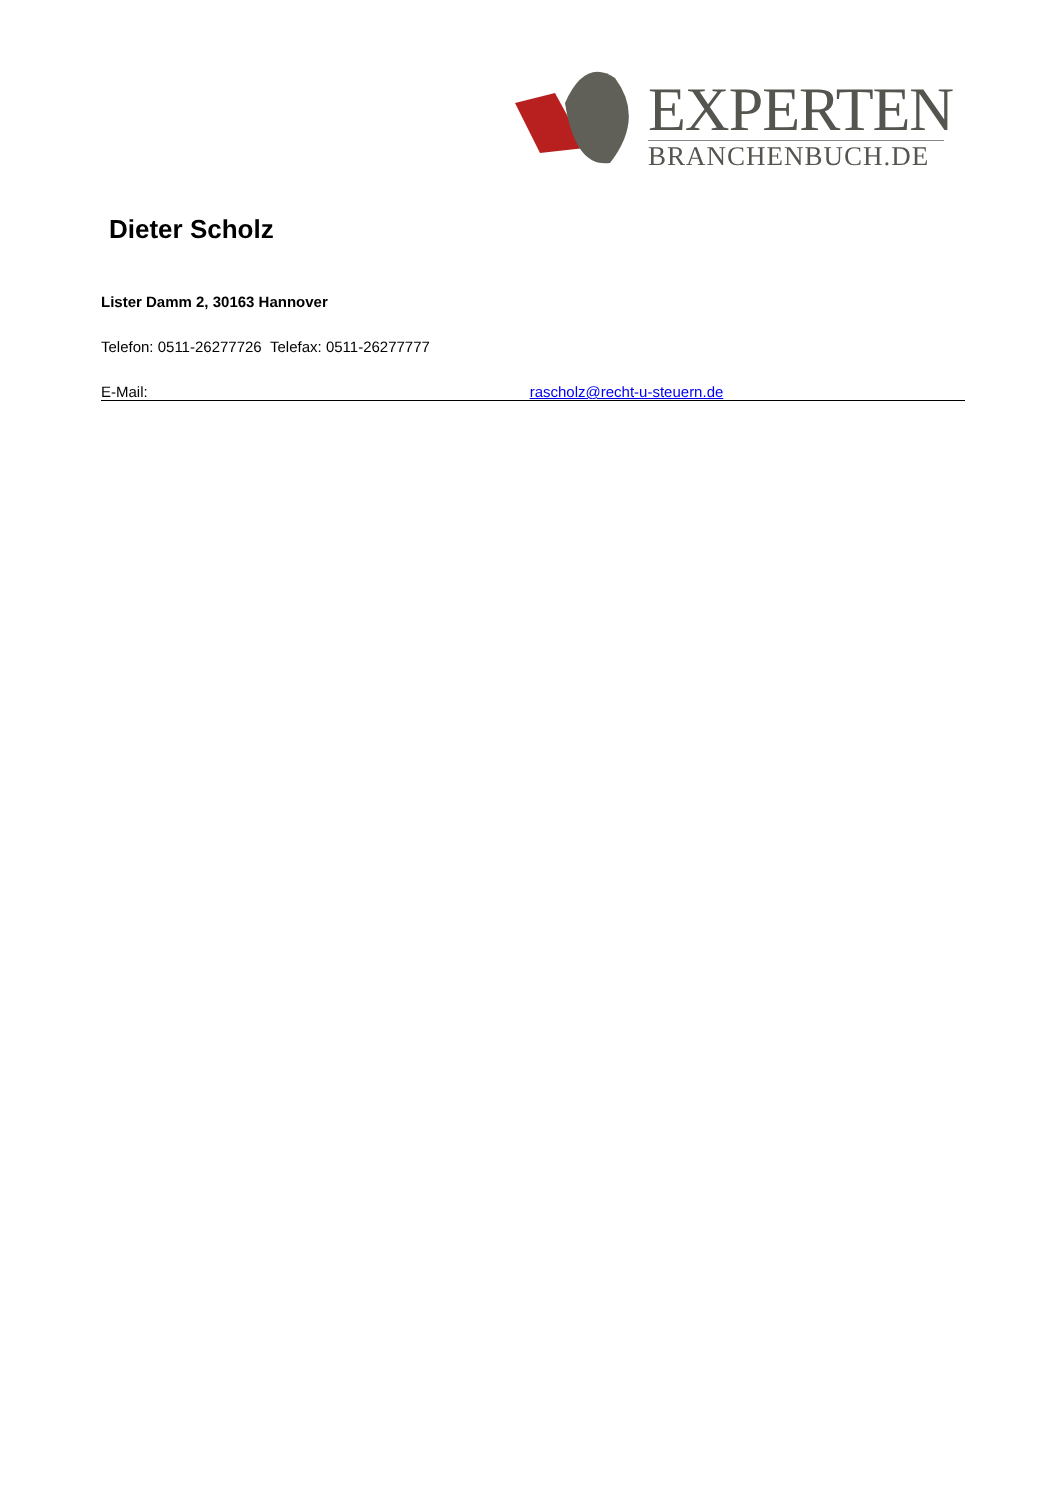EXPERTEN
BRANCHENBUCH.DE
Dieter Scholz
Lister Damm 2, 30163 Hannover
Telefon: 0511-26277726 Telefax: 0511-26277777
E-Mail: rascholz@recht-u-steuern.de